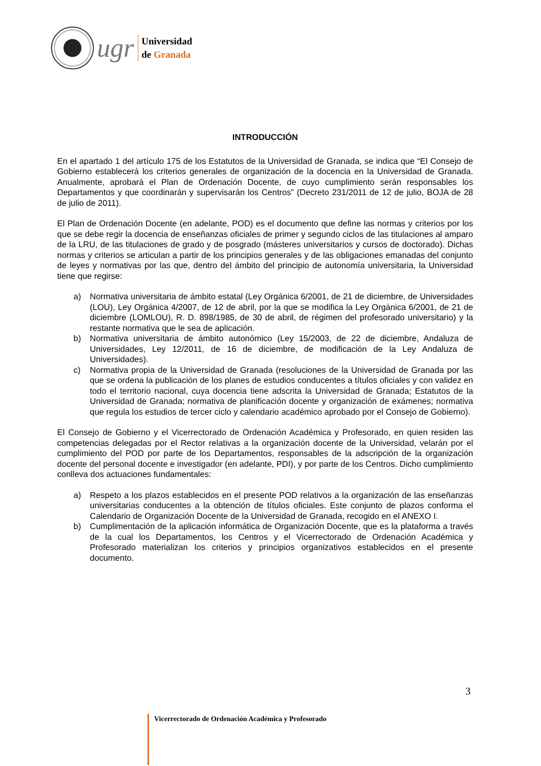ugr
Universidad
de Granada
INTRODUCCIÓN
En el apartado 1 del artículo 175 de los Estatutos de la Universidad de Granada, se indica que “El Consejo de Gobierno establecerá los criterios generales de organización de la docencia en la Universidad de Granada. Anualmente, aprobará el Plan de Ordenación Docente, de cuyo cumplimiento serán responsables los Departamentos y que coordinarán y supervisarán los Centros” (Decreto 231/2011 de 12 de julio, BOJA de 28 de julio de 2011).
El Plan de Ordenación Docente (en adelante, POD) es el documento que define las normas y criterios por los que se debe regir la docencia de enseñanzas oficiales de primer y segundo ciclos de las titulaciones al amparo de la LRU, de las titulaciones de grado y de posgrado (másteres universitarios y cursos de doctorado). Dichas normas y criterios se articulan a partir de los principios generales y de las obligaciones emanadas del conjunto de leyes y normativas por las que, dentro del ámbito del principio de autonomía universitaria, la Universidad tiene que regirse:
a) Normativa universitaria de ámbito estatal (Ley Orgánica 6/2001, de 21 de diciembre, de Universidades (LOU), Ley Orgánica 4/2007, de 12 de abril, por la que se modifica la Ley Orgánica 6/2001, de 21 de diciembre (LOMLOU), R. D. 898/1985, de 30 de abril, de régimen del profesorado universitario) y la restante normativa que le sea de aplicación.
b) Normativa universitaria de ámbito autonómico (Ley 15/2003, de 22 de diciembre, Andaluza de Universidades, Ley 12/2011, de 16 de diciembre, de modificación de la Ley Andaluza de Universidades).
c) Normativa propia de la Universidad de Granada (resoluciones de la Universidad de Granada por las que se ordena la publicación de los planes de estudios conducentes a títulos oficiales y con validez en todo el territorio nacional, cuya docencia tiene adscrita la Universidad de Granada; Estatutos de la Universidad de Granada; normativa de planificación docente y organización de exámenes; normativa que regula los estudios de tercer ciclo y calendario académico aprobado por el Consejo de Gobierno).
El Consejo de Gobierno y el Vicerrectorado de Ordenación Académica y Profesorado, en quien residen las competencias delegadas por el Rector relativas a la organización docente de la Universidad, velarán por el cumplimiento del POD por parte de los Departamentos, responsables de la adscripción de la organización docente del personal docente e investigador (en adelante, PDI), y por parte de los Centros. Dicho cumplimiento conlleva dos actuaciones fundamentales:
a) Respeto a los plazos establecidos en el presente POD relativos a la organización de las enseñanzas universitarias conducentes a la obtención de títulos oficiales. Este conjunto de plazos conforma el Calendario de Organización Docente de la Universidad de Granada, recogido en el ANEXO I.
b) Cumplimentación de la aplicación informática de Organización Docente, que es la plataforma a través de la cual los Departamentos, los Centros y el Vicerrectorado de Ordenación Académica y Profesorado materializan los criterios y principios organizativos establecidos en el presente documento.
3
Vicerrectorado de Ordenación Académica y Profesorado